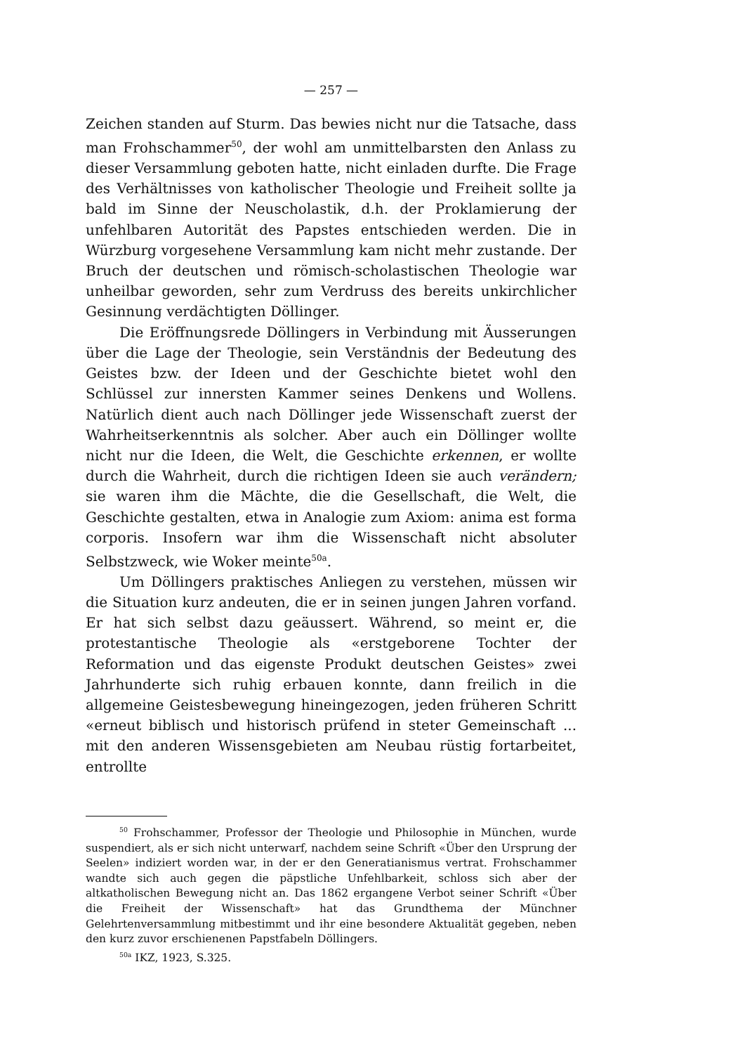— 257 —
Zeichen standen auf Sturm. Das bewies nicht nur die Tatsache, dass man Frohschammer<sup>50</sup>, der wohl am unmittelbarsten den Anlass zu dieser Versammlung geboten hatte, nicht einladen durfte. Die Frage des Verhältnisses von katholischer Theologie und Freiheit sollte ja bald im Sinne der Neuscholastik, d.h. der Proklamierung der unfehlbaren Autorität des Papstes entschieden werden. Die in Würzburg vorgesehene Versammlung kam nicht mehr zustande. Der Bruch der deutschen und römisch-scholastischen Theologie war unheilbar geworden, sehr zum Verdruss des bereits unkirchlicher Gesinnung verdächtigten Döllinger.
Die Eröffnungsrede Döllingers in Verbindung mit Äusserungen über die Lage der Theologie, sein Verständnis der Bedeutung des Geistes bzw. der Ideen und der Geschichte bietet wohl den Schlüssel zur innersten Kammer seines Denkens und Wollens. Natürlich dient auch nach Döllinger jede Wissenschaft zuerst der Wahrheitserkenntnis als solcher. Aber auch ein Döllinger wollte nicht nur die Ideen, die Welt, die Geschichte erkennen, er wollte durch die Wahrheit, durch die richtigen Ideen sie auch verändern; sie waren ihm die Mächte, die die Gesellschaft, die Welt, die Geschichte gestalten, etwa in Analogie zum Axiom: anima est forma corporis. Insofern war ihm die Wissenschaft nicht absoluter Selbstzweck, wie Woker meinte<sup>50a</sup>.
Um Döllingers praktisches Anliegen zu verstehen, müssen wir die Situation kurz andeuten, die er in seinen jungen Jahren vorfand. Er hat sich selbst dazu geäussert. Während, so meint er, die protestantische Theologie als «erstgeborene Tochter der Reformation und das eigenste Produkt deutschen Geistes» zwei Jahrhunderte sich ruhig erbauen konnte, dann freilich in die allgemeine Geistesbewegung hineingezogen, jeden früheren Schritt «erneut biblisch und historisch prüfend in steter Gemeinschaft ... mit den anderen Wissensgebieten am Neubau rüstig fortarbeitet, entrollte
<sup>50</sup> Frohschammer, Professor der Theologie und Philosophie in München, wurde suspendiert, als er sich nicht unterwarf, nachdem seine Schrift «Über den Ursprung der Seelen» indiziert worden war, in der er den Generatianismus vertrat. Frohschammer wandte sich auch gegen die päpstliche Unfehlbarkeit, schloss sich aber der altkatholischen Bewegung nicht an. Das 1862 ergangene Verbot seiner Schrift «Über die Freiheit der Wissenschaft» hat das Grundthema der Münchner Gelehrtenversammlung mitbestimmt und ihr eine besondere Aktualität gegeben, neben den kurz zuvor erschienenen Papstfabeln Döllingers.
<sup>50a</sup> IKZ, 1923, S.325.